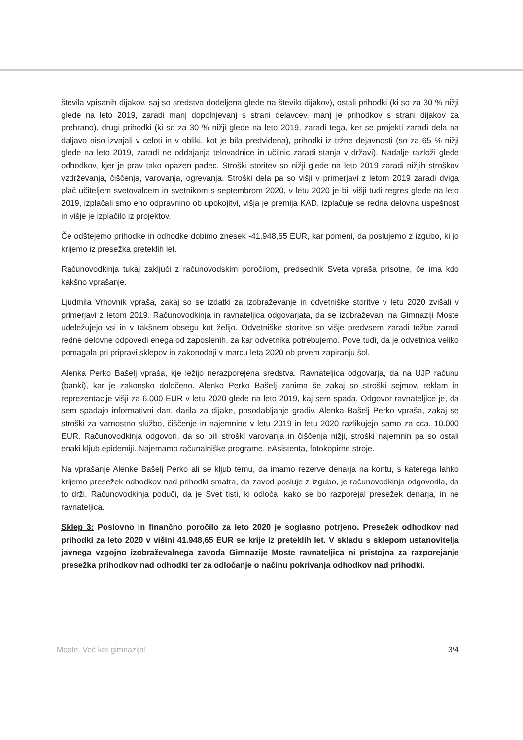števila vpisanih dijakov, saj so sredstva dodeljena glede na število dijakov), ostali prihodki (ki so za 30 % nižji glede na leto 2019, zaradi manj dopolnjevanj s strani delavcev, manj je prihodkov s strani dijakov za prehrano), drugi prihodki (ki so za 30 % nižji glede na leto 2019, zaradi tega, ker se projekti zaradi dela na daljavo niso izvajali v celoti in v obliki, kot je bila predvidena), prihodki iz tržne dejavnosti (so za 65 % nižji glede na leto 2019, zaradi ne oddajanja telovadnice in učilnic zaradi stanja v državi). Nadalje razloži glede odhodkov, kjer je prav tako opazen padec. Stroški storitev so nižji glede na leto 2019 zaradi nižjih stroškov vzdrževanja, čiščenja, varovanja, ogrevanja. Stroški dela pa so višji v primerjavi z letom 2019 zaradi dviga plač učiteljem svetovalcem in svetnikom s septembrom 2020, v letu 2020 je bil višji tudi regres glede na leto 2019, izplačali smo eno odpravnino ob upokojitvi, višja je premija KAD, izplačuje se redna delovna uspešnost in višje je izplačilo iz projektov.
Če odštejemo prihodke in odhodke dobimo znesek -41.948,65 EUR, kar pomeni, da poslujemo z izgubo, ki jo krijemo iz presežka preteklih let.
Računovodkinja tukaj zaključi z računovodskim poročilom, predsednik Sveta vpraša prisotne, če ima kdo kakšno vprašanje.
Ljudmila Vrhovnik vpraša, zakaj so se izdatki za izobraževanje in odvetniške storitve v letu 2020 zvišali v primerjavi z letom 2019. Računovodkinja in ravnateljica odgovarjata, da se izobraževanj na Gimnaziji Moste udeležujejo vsi in v takšnem obsegu kot želijo. Odvetniške storitve so višje predvsem zaradi tožbe zaradi redne delovne odpovedi enega od zaposlenih, za kar odvetnika potrebujemo. Pove tudi, da je odvetnica veliko pomagala pri pripravi sklepov in zakonodaji v marcu leta 2020 ob prvem zapiranju šol.
Alenka Perko Bašelj vpraša, kje ležijo nerazporejena sredstva. Ravnateljica odgovarja, da na UJP računu (banki), kar je zakonsko določeno. Alenko Perko Bašelj zanima še zakaj so stroški sejmov, reklam in reprezentacije višji za 6.000 EUR v letu 2020 glede na leto 2019, kaj sem spada. Odgovor ravnateljice je, da sem spadajo informativni dan, darila za dijake, posodabljanje gradiv. Alenka Bašelj Perko vpraša, zakaj se stroški za varnostno službo, čiščenje in najemnine v letu 2019 in letu 2020 razlikujejo samo za cca. 10.000 EUR. Računovodkinja odgovori, da so bili stroški varovanja in čiščenja nižji, stroški najemnin pa so ostali enaki kljub epidemiji. Najemamo računalniške programe, eAsistenta, fotokopirne stroje.
Na vprašanje Alenke Bašelj Perko ali se kljub temu, da imamo rezerve denarja na kontu, s katerega lahko krijemo presežek odhodkov nad prihodki smatra, da zavod posluje z izgubo, je računovodkinja odgovorila, da to drži. Računovodkinja poduči, da je Svet tisti, ki odloča, kako se bo razporejal presežek denarja, in ne ravnateljica.
Sklep 3: Poslovno in finančno poročilo za leto 2020 je soglasno potrjeno. Presežek odhodkov nad prihodki za leto 2020 v višini 41.948,65 EUR se krije iz preteklih let. V skladu s sklepom ustanovitelja javnega vzgojno izobraževalnega zavoda Gimnazije Moste ravnateljica ni pristojna za razporejanje presežka prihodkov nad odhodki ter za odločanje o načinu pokrivanja odhodkov nad prihodki.
Moste. Več kot gimnazija! 3/4